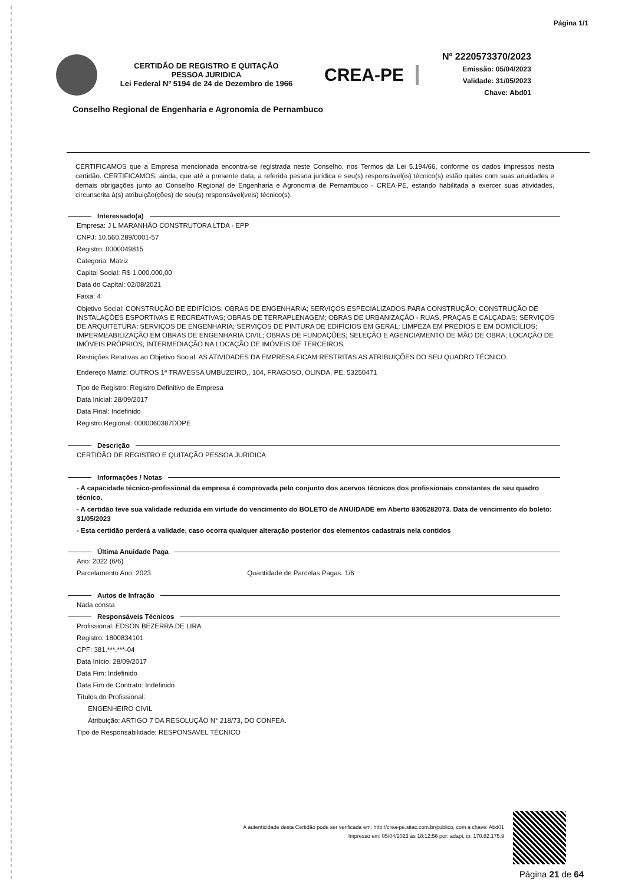Página 1/1
CERTIDÃO DE REGISTRO E QUITAÇÃO
PESSOA JURIDICA
Lei Federal Nº 5194 de 24 de Dezembro de 1966
CREA-PE
Nº 2220573370/2023
Emissão: 05/04/2023
Validade: 31/05/2023
Chave: Abd01
Conselho Regional de Engenharia e Agronomia de Pernambuco
CERTIFICAMOS que a Empresa mencionada encontra-se registrada neste Conselho, nos Termos da Lei 5.194/66, conforme os dados impressos nesta certidão. CERTIFICAMOS, ainda, que até a presente data, a referida pessoa jurídica e seu(s) responsável(is) técnico(s) estão quites com suas anuidades e demais obrigações junto ao Conselho Regional de Engenharia e Agronomia de Pernambuco - CREA-PE, estando habilitada a exercer suas atividades, circunscrita à(s) atribuição(ções) de seu(s) responsável(veis) técnico(s).
Interessado(a)
Empresa: J L MARANHÃO CONSTRUTORA LTDA - EPP
CNPJ: 10.560.289/0001-57
Registro: 0000049815
Categoria: Matriz
Capital Social: R$ 1.000.000,00
Data do Capital: 02/08/2021
Faixa: 4
Objetivo Social: CONSTRUÇÃO DE EDIFÍCIOS; OBRAS DE ENGENHARIA; SERVIÇOS ESPECIALIZADOS PARA CONSTRUÇÃO; CONSTRUÇÃO DE INSTALAÇÕES ESPORTIVAS E RECREATIVAS; OBRAS DE TERRAPLENAGEM; OBRAS DE URBANIZAÇÃO - RUAS, PRAÇAS E CALÇADAS; SERVIÇOS DE ARQUITETURA; SERVIÇOS DE ENGENHARIA; SERVIÇOS DE PINTURA DE EDIFÍCIOS EM GERAL; LIMPEZA EM PRÉDIOS E EM DOMICÍLIOS; IMPERMEABILIZAÇÃO EM OBRAS DE ENGENHARIA CIVIL; OBRAS DE FUNDAÇÕES; SELEÇÃO E AGENCIAMENTO DE MÃO DE OBRA; LOCAÇÃO DE IMÓVEIS PRÓPRIOS; INTERMEDIAÇÃO NA LOCAÇÃO DE IMÓVEIS DE TERCEIROS.
Restrições Relativas ao Objetivo Social: AS ATIVIDADES DA EMPRESA FICAM RESTRITAS AS ATRIBUIÇÕES DO SEU QUADRO TÉCNICO.
Endereço Matriz: OUTROS 1ª TRAVESSA UMBUZEIRO,, 104, FRAGOSO, OLINDA, PE, 53250471
Tipo de Registro: Registro Definitivo de Empresa
Data Inicial: 28/09/2017
Data Final: Indefinido
Registro Regional: 0000060387DDPE
Descrição
CERTIDÃO DE REGISTRO E QUITAÇÃO PESSOA JURIDICA
Informações / Notas
- A capacidade técnico-profissional da empresa é comprovada pelo conjunto dos acervos técnicos dos profissionais constantes de seu quadro técnico.
- A certidão teve sua validade reduzida em virtude do vencimento do BOLETO de ANUIDADE em Aberto 8305282073. Data de vencimento do boleto: 31/05/2023
- Esta certidão perderá a validade, caso ocorra qualquer alteração posterior dos elementos cadastrais nela contidos
Última Anuidade Paga
Ano: 2022 (6/6)
Parcelamento Ano: 2023 Quantidade de Parcelas Pagas: 1/6
Autos de Infração
Nada consta
Responsáveis Técnicos
Profissional: EDSON BEZERRA DE LIRA
Registro: 1800834101
CPF: 381.***.***-04
Data Início: 28/09/2017
Data Fim: Indefinido
Data Fim de Contrato: Indefinido
Títulos do Profissional:
ENGENHEIRO CIVIL
Atribuição: ARTIGO 7 DA RESOLUÇÃO N° 218/73, DO CONFEA.
Tipo de Responsabilidade: RESPONSAVEL TÉCNICO
A autenticidade desta Certidão pode ser verificada em: http://crea-pe.sitac.com.br/publico, com a chave: Abd01
Impresso em: 05/04/2023 às 18:12:56 por: adapt, ip: 170.82.175.9
Página 21 de 64